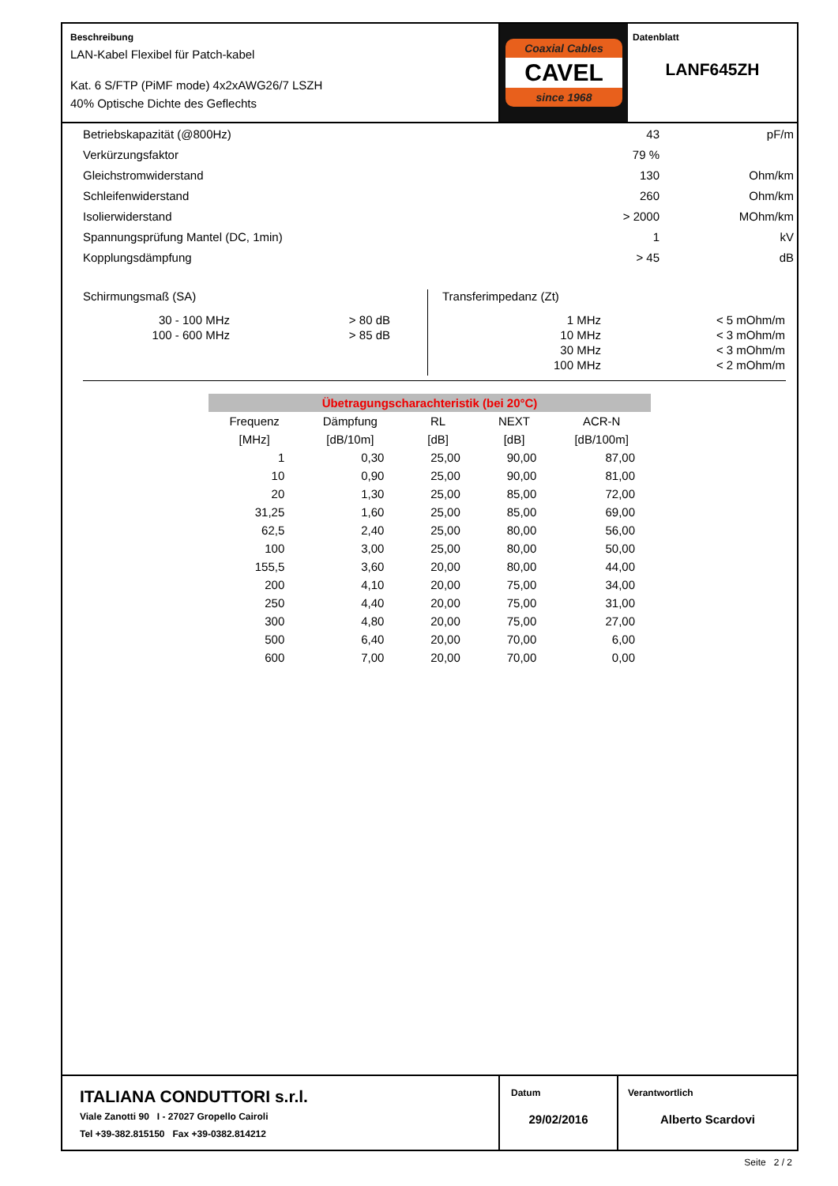Beschreibung
LAN-Kabel Flexibel für Patch-kabel
Kat. 6 S/FTP (PiMF mode) 4x2xAWG26/7 LSZH
40% Optische Dichte des Geflechts
Coaxial Cables
CAVEL
since 1968
Datenblatt
LANF645ZH
| Betriebskapazität (@800Hz) | 43 | pF/m |
| Verkürzungsfaktor | 79 % | |
| Gleichstromwiderstand | 130 | Ohm/km |
| Schleifenwiderstand | 260 | Ohm/km |
| Isolierwiderstand | > 2000 | MOhm/km |
| Spannungsprüfung Mantel (DC, 1min) | 1 | kV |
| Kopplungsdämpfung | > 45 | dB |
Schirmungsmaß (SA)
| 30 - 100 MHz | > 80 dB |
| 100 - 600 MHz | > 85 dB |
Transferimpedanz (Zt)
| 1 MHz | < 5 mOhm/m |
| 10 MHz | < 3 mOhm/m |
| 30 MHz | < 3 mOhm/m |
| 100 MHz | < 2 mOhm/m |
Übetragungscharachteristik (bei 20°C)
| Frequenz | Dämpfung | RL | NEXT | ACR-N |
| --- | --- | --- | --- | --- |
| [MHz] | [dB/10m] | [dB] | [dB] | [dB/100m] |
| 1 | 0,30 | 25,00 | 90,00 | 87,00 |
| 10 | 0,90 | 25,00 | 90,00 | 81,00 |
| 20 | 1,30 | 25,00 | 85,00 | 72,00 |
| 31,25 | 1,60 | 25,00 | 85,00 | 69,00 |
| 62,5 | 2,40 | 25,00 | 80,00 | 56,00 |
| 100 | 3,00 | 25,00 | 80,00 | 50,00 |
| 155,5 | 3,60 | 20,00 | 80,00 | 44,00 |
| 200 | 4,10 | 20,00 | 75,00 | 34,00 |
| 250 | 4,40 | 20,00 | 75,00 | 31,00 |
| 300 | 4,80 | 20,00 | 75,00 | 27,00 |
| 500 | 6,40 | 20,00 | 70,00 | 6,00 |
| 600 | 7,00 | 20,00 | 70,00 | 0,00 |
ITALIANA CONDUTTORI s.r.l.
Viale Zanotti 90 I - 27027 Gropello Cairoli
Tel +39-382.815150 Fax +39-0382.814212
Datum
29/02/2016
Verantwortlich
Alberto Scardovi
Seite 2 / 2